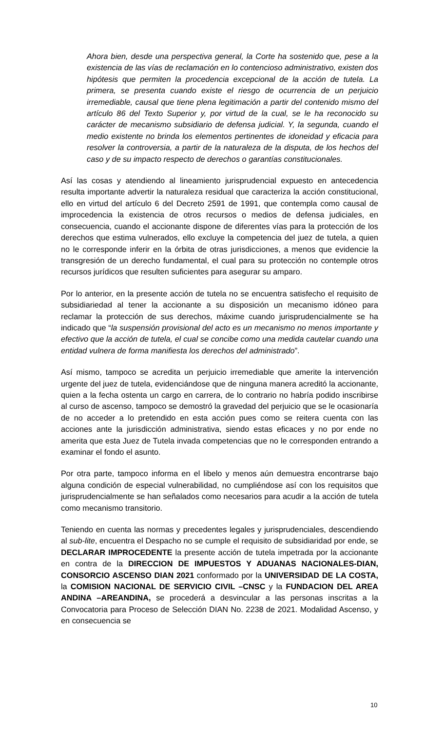Ahora bien, desde una perspectiva general, la Corte ha sostenido que, pese a la existencia de las vías de reclamación en lo contencioso administrativo, existen dos hipótesis que permiten la procedencia excepcional de la acción de tutela. La primera, se presenta cuando existe el riesgo de ocurrencia de un perjuicio irremediable, causal que tiene plena legitimación a partir del contenido mismo del artículo 86 del Texto Superior y, por virtud de la cual, se le ha reconocido su carácter de mecanismo subsidiario de defensa judicial. Y, la segunda, cuando el medio existente no brinda los elementos pertinentes de idoneidad y eficacia para resolver la controversia, a partir de la naturaleza de la disputa, de los hechos del caso y de su impacto respecto de derechos o garantías constitucionales.
Así las cosas y atendiendo al lineamiento jurisprudencial expuesto en antecedencia resulta importante advertir la naturaleza residual que caracteriza la acción constitucional, ello en virtud del artículo 6 del Decreto 2591 de 1991, que contempla como causal de improcedencia la existencia de otros recursos o medios de defensa judiciales, en consecuencia, cuando el accionante dispone de diferentes vías para la protección de los derechos que estima vulnerados, ello excluye la competencia del juez de tutela, a quien no le corresponde inferir en la órbita de otras jurisdicciones, a menos que evidencie la transgresión de un derecho fundamental, el cual para su protección no contemple otros recursos jurídicos que resulten suficientes para asegurar su amparo.
Por lo anterior, en la presente acción de tutela no se encuentra satisfecho el requisito de subsidiariedad al tener la accionante a su disposición un mecanismo idóneo para reclamar la protección de sus derechos, máxime cuando jurisprudencialmente se ha indicado que “la suspensión provisional del acto es un mecanismo no menos importante y efectivo que la acción de tutela, el cual se concibe como una medida cautelar cuando una entidad vulnera de forma manifiesta los derechos del administrado”.
Así mismo, tampoco se acredita un perjuicio irremediable que amerite la intervención urgente del juez de tutela, evidenciándose que de ninguna manera acreditó la accionante, quien a la fecha ostenta un cargo en carrera, de lo contrario no habría podido inscribirse al curso de ascenso, tampoco se demostró la gravedad del perjuicio que se le ocasionaría de no acceder a lo pretendido en esta acción pues como se reitera cuenta con las acciones ante la jurisdicción administrativa, siendo estas eficaces y no por ende no amerita que esta Juez de Tutela invada competencias que no le corresponden entrando a examinar el fondo el asunto.
Por otra parte, tampoco informa en el libelo y menos aún demuestra encontrarse bajo alguna condición de especial vulnerabilidad, no cumpliéndose así con los requisitos que jurisprudencialmente se han señalados como necesarios para acudir a la acción de tutela como mecanismo transitorio.
Teniendo en cuenta las normas y precedentes legales y jurisprudenciales, descendiendo al sub-lite, encuentra el Despacho no se cumple el requisito de subsidiaridad por ende, se DECLARAR IMPROCEDENTE la presente acción de tutela impetrada por la accionante en contra de la DIRECCION DE IMPUESTOS Y ADUANAS NACIONALES-DIAN, CONSORCIO ASCENSO DIAN 2021 conformado por la UNIVERSIDAD DE LA COSTA, la COMISION NACIONAL DE SERVICIO CIVIL –CNSC y la FUNDACION DEL AREA ANDINA –AREANDINA, se procederá a desvincular a las personas inscritas a la Convocatoria para Proceso de Selección DIAN No. 2238 de 2021. Modalidad Ascenso, y en consecuencia se
10